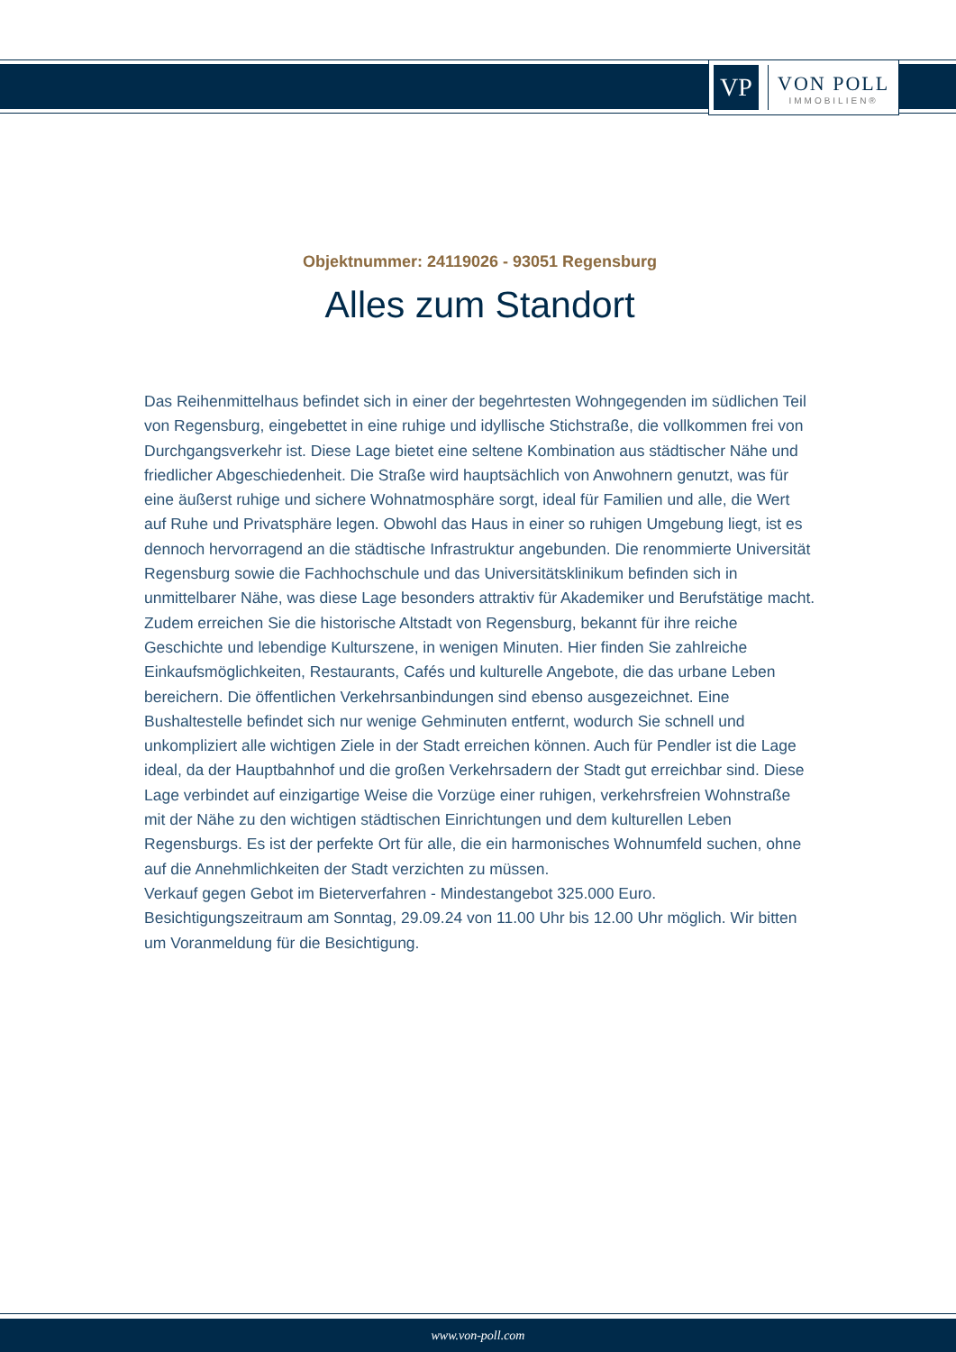VP
VON POLL
IMMOBILIEN®
Objektnummer: 24119026 - 93051 Regensburg
Alles zum Standort
Das Reihenmittelhaus befindet sich in einer der begehrtesten Wohngegenden im südlichen Teil von Regensburg, eingebettet in eine ruhige und idyllische Stichstraße, die vollkommen frei von Durchgangsverkehr ist. Diese Lage bietet eine seltene Kombination aus städtischer Nähe und friedlicher Abgeschiedenheit. Die Straße wird hauptsächlich von Anwohnern genutzt, was für eine äußerst ruhige und sichere Wohnatmosphäre sorgt, ideal für Familien und alle, die Wert auf Ruhe und Privatsphäre legen. Obwohl das Haus in einer so ruhigen Umgebung liegt, ist es dennoch hervorragend an die städtische Infrastruktur angebunden. Die renommierte Universität Regensburg sowie die Fachhochschule und das Universitätsklinikum befinden sich in unmittelbarer Nähe, was diese Lage besonders attraktiv für Akademiker und Berufstätige macht. Zudem erreichen Sie die historische Altstadt von Regensburg, bekannt für ihre reiche Geschichte und lebendige Kulturszene, in wenigen Minuten. Hier finden Sie zahlreiche Einkaufsmöglichkeiten, Restaurants, Cafés und kulturelle Angebote, die das urbane Leben bereichern. Die öffentlichen Verkehrsanbindungen sind ebenso ausgezeichnet. Eine Bushaltestelle befindet sich nur wenige Gehminuten entfernt, wodurch Sie schnell und unkompliziert alle wichtigen Ziele in der Stadt erreichen können. Auch für Pendler ist die Lage ideal, da der Hauptbahnhof und die großen Verkehrsadern der Stadt gut erreichbar sind. Diese Lage verbindet auf einzigartige Weise die Vorzüge einer ruhigen, verkehrsfreien Wohnstraße mit der Nähe zu den wichtigen städtischen Einrichtungen und dem kulturellen Leben Regensburgs. Es ist der perfekte Ort für alle, die ein harmonisches Wohnumfeld suchen, ohne auf die Annehmlichkeiten der Stadt verzichten zu müssen.
Verkauf gegen Gebot im Bieterverfahren - Mindestangebot 325.000 Euro.
Besichtigungszeitraum am Sonntag, 29.09.24 von 11.00 Uhr bis 12.00 Uhr möglich. Wir bitten um Voranmeldung für die Besichtigung.
www.von-poll.com